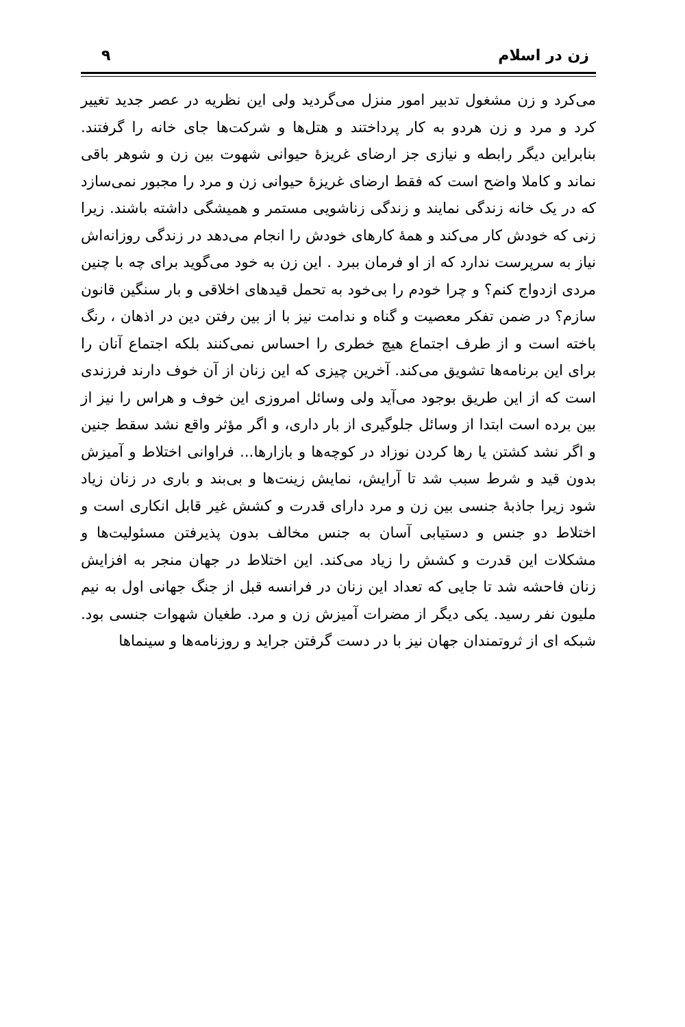زن در اسلام ٩
می‌کرد و زن مشغول تدبیر امور منزل می‌گردید ولی این نظریه در عصر جدید تغییر کرد و مرد و زن هردو به کار پرداختند و هتل‌ها و شرکت‌ها جای خانه را گرفتند. بنابراین دیگر رابطه و نیازی جز ارضای غریزۀ حیوانی شهوت بین زن و شوهر باقی نماند و کاملا واضح است که فقط ارضای غریزۀ حیوانی زن و مرد را مجبور نمی‌سازد که در یک خانه زندگی نمایند و زندگی زناشویی مستمر و همیشگی داشته باشند. زیرا زنی که خودش کار می‌کند و همۀ کارهای خودش را انجام می‌دهد در زندگی روزانه‌اش نیاز به سرپرست ندارد که از او فرمان ببرد . این زن به خود می‌گوید برای چه با چنین مردی ازدواج کنم؟ و چرا خودم را بی‌خود به تحمل قیدهای اخلاقی و بار سنگین قانون سازم؟ در ضمن تفکر معصیت و گناه و ندامت نیز با از بین رفتن دین در اذهان ، رنگ باخته است و از طرف اجتماع هیچ خطری را احساس نمی‌کنند بلکه اجتماع آنان را برای این برنامه‌ها تشویق می‌کند. آخرین چیزی که این زنان از آن خوف دارند فرزندی است که از این طریق بوجود می‌آید ولی وسائل امروزی این خوف و هراس را نیز از بین برده است ابتدا از وسائل جلوگیری از بار داری، و اگر مؤثر واقع نشد سقط جنین و اگر نشد کشتن یا رها کردن نوزاد در کوچه‌ها و بازارها... فراوانی اختلاط و آمیزش بدون قید و شرط سبب شد تا آرایش، نمایش زینت‌ها و بی‌بند و باری در زنان زیاد شود زیرا جاذبۀ جنسی بین زن و مرد دارای قدرت و کشش غیر قابل انکاری است و اختلاط دو جنس و دستیابی آسان به جنس مخالف بدون پذیرفتن مسئولیت‌ها و مشکلات این قدرت و کشش را زیاد می‌کند. این اختلاط در جهان منجر به افزایش زنان فاحشه شد تا جایی که تعداد این زنان در فرانسه قبل از جنگ جهانی اول به نیم ملیون نفر رسید. یکی دیگر از مضرات آمیزش زن و مرد. طغیان شهوات جنسی بود. شبکه ای از ثروتمندان جهان نیز با در دست گرفتن جراید و روزنامه‌ها و سینماها